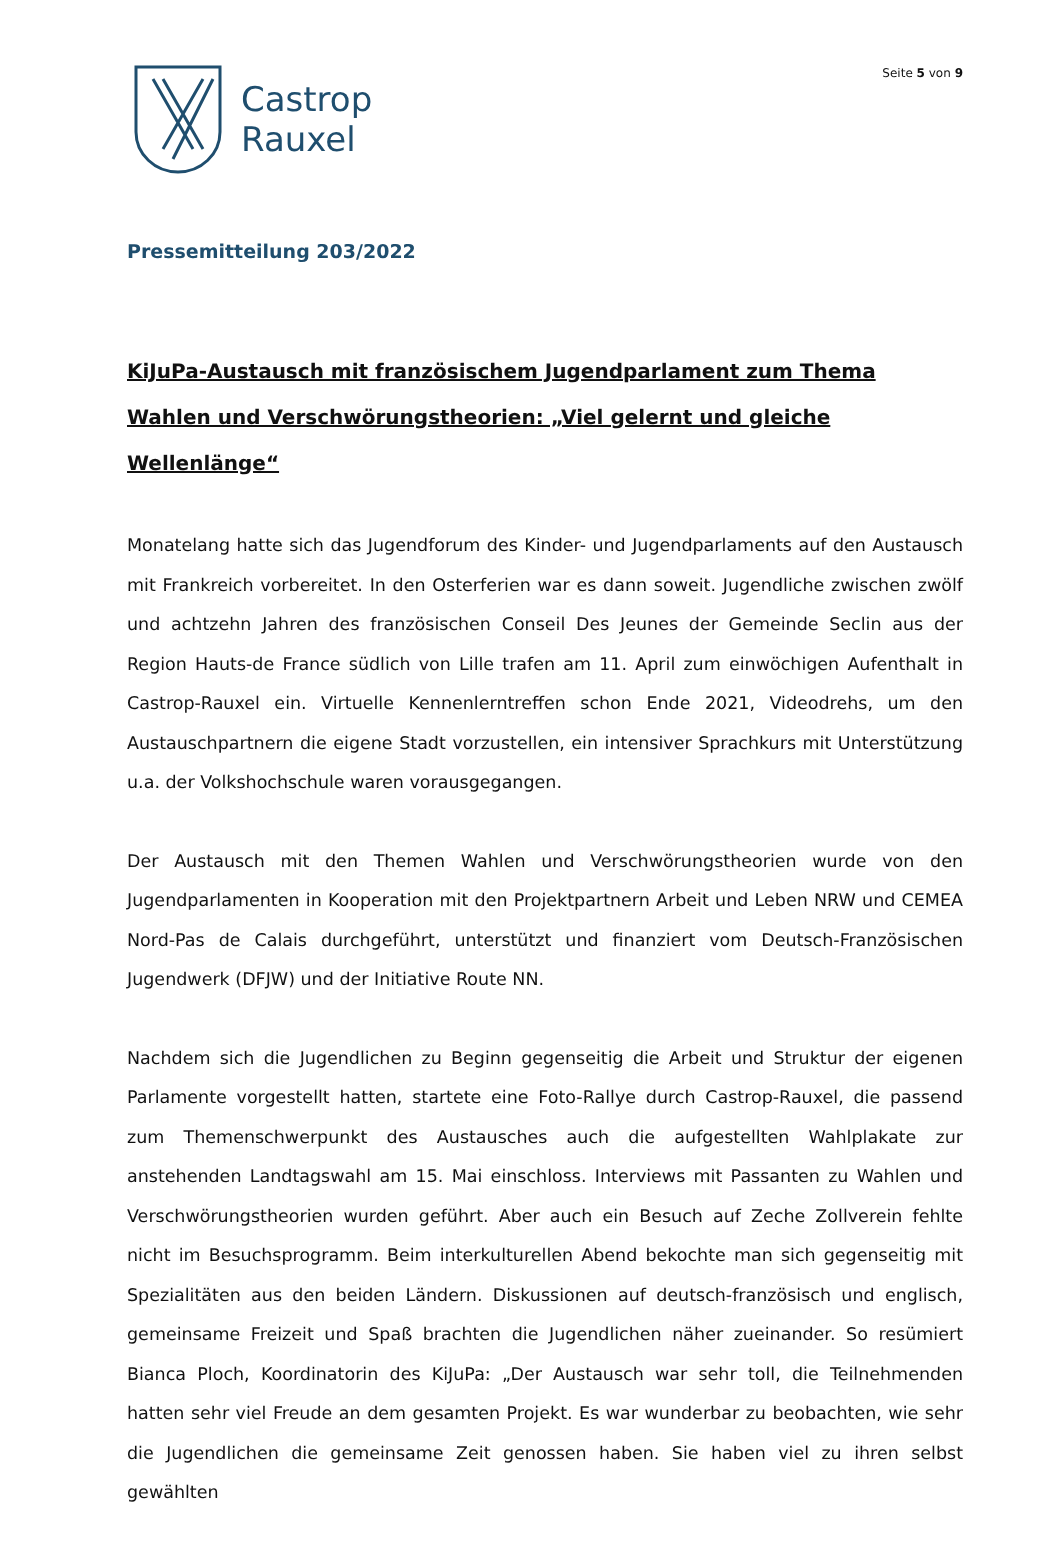Castrop
Rauxel
Seite 5 von 9
Pressemitteilung 203/2022
KiJuPa-Austausch mit französischem Jugendparlament zum Thema Wahlen und Verschwörungstheorien: „Viel gelernt und gleiche Wellenlänge“
Monatelang hatte sich das Jugendforum des Kinder- und Jugendparlaments auf den Austausch mit Frankreich vorbereitet. In den Osterferien war es dann soweit. Jugendliche zwischen zwölf und achtzehn Jahren des französischen Conseil Des Jeunes der Gemeinde Seclin aus der Region Hauts-de France südlich von Lille trafen am 11. April zum einwöchigen Aufenthalt in Castrop-Rauxel ein. Virtuelle Kennenlerntreffen schon Ende 2021, Videodrehs, um den Austauschpartnern die eigene Stadt vorzustellen, ein intensiver Sprachkurs mit Unterstützung u.a. der Volkshochschule waren vorausgegangen.
Der Austausch mit den Themen Wahlen und Verschwörungstheorien wurde von den Jugendparlamenten in Kooperation mit den Projektpartnern Arbeit und Leben NRW und CEMEA Nord-Pas de Calais durchgeführt, unterstützt und finanziert vom Deutsch-Französischen Jugendwerk (DFJW) und der Initiative Route NN.
Nachdem sich die Jugendlichen zu Beginn gegenseitig die Arbeit und Struktur der eigenen Parlamente vorgestellt hatten, startete eine Foto-Rallye durch Castrop-Rauxel, die passend zum Themenschwerpunkt des Austausches auch die aufgestellten Wahlplakate zur anstehenden Landtagswahl am 15. Mai einschloss. Interviews mit Passanten zu Wahlen und Verschwörungstheorien wurden geführt. Aber auch ein Besuch auf Zeche Zollverein fehlte nicht im Besuchsprogramm. Beim interkulturellen Abend bekochte man sich gegenseitig mit Spezialitäten aus den beiden Ländern. Diskussionen auf deutsch-französisch und englisch, gemeinsame Freizeit und Spaß brachten die Jugendlichen näher zueinander. So resümiert Bianca Ploch, Koordinatorin des KiJuPa: „Der Austausch war sehr toll, die Teilnehmenden hatten sehr viel Freude an dem gesamten Projekt. Es war wunderbar zu beobachten, wie sehr die Jugendlichen die gemeinsame Zeit genossen haben. Sie haben viel zu ihren selbst gewählten